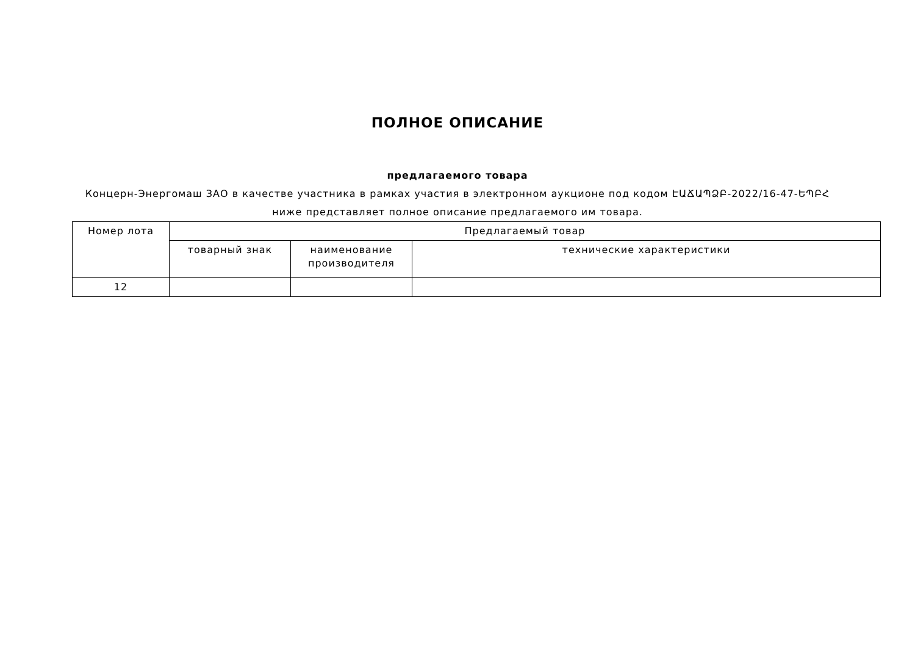ПОЛНОЕ ОПИСАНИЕ
предлагаемого товара
Концерн-Энергомаш ЗАО в качестве участника в рамках участия в электронном аукционе под кодом ԷԱՃԱՊՁԲ-2022/16-47-ԵՊԲՀ ниже представляет полное описание предлагаемого им товара.
| Номер лота | Предлагаемый товар | | |
| | товарный знак | наименование производителя | технические характеристики |
| 12 | | | |